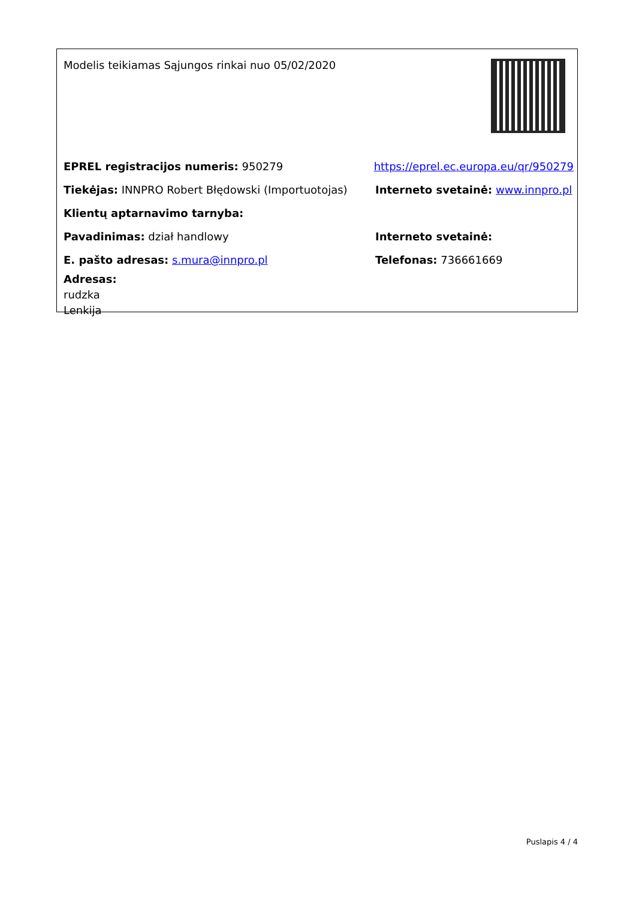Modelis teikiamas Sąjungos rinkai nuo 05/02/2020
EPREL registracijos numeris: 950279
https://eprel.ec.europa.eu/qr/950279
Tiekėjas: INNPRO Robert Błędowski (Importuotojas)
Interneto svetainė: www.innpro.pl
Klientų aptarnavimo tarnyba:
Pavadinimas: dział handlowy Interneto svetainė:
E. pašto adresas: s.mura@innpro.pl Telefonas: 736661669
Adresas:
rudzka
Lenkija
Puslapis 4 / 4